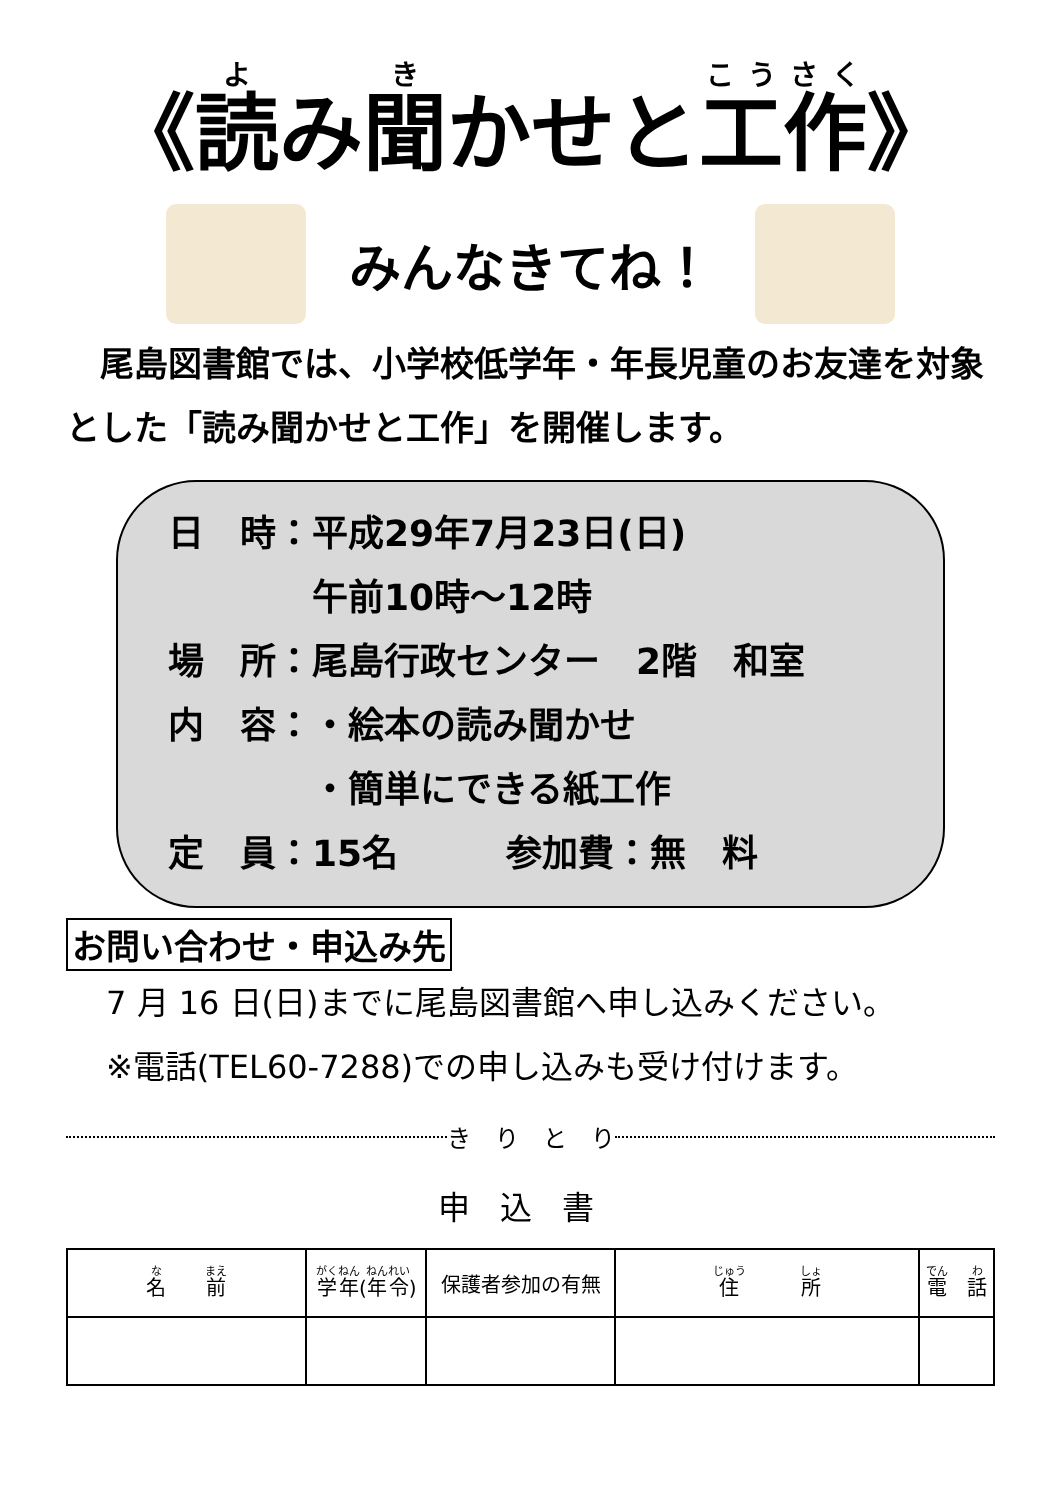《読み聞かせと工作》
みんなきてね！
　尾島図書館では、小学校低学年・年長児童のお友達を対象とした「読み聞かせと工作」を開催します。
日　時：平成29年7月23日(日)
　　　　午前10時～12時
場　所：尾島行政センター　2階　和室
内　容：・絵本の読み聞かせ
　　　　・簡単にできる紙工作
定　員：15名　　　参加費：無　料
お問い合わせ・申込み先
7 月 16 日(日)までに尾島図書館へ申し込みください。
※電話(TEL60-7288)での申し込みも受け付けます。
き　り　と　り
申込書
| 名 前 | 学年 ( 年令 ) | 保護者参加の有無 | 住 所 | 電 話 |
| --- | --- | --- | --- | --- |